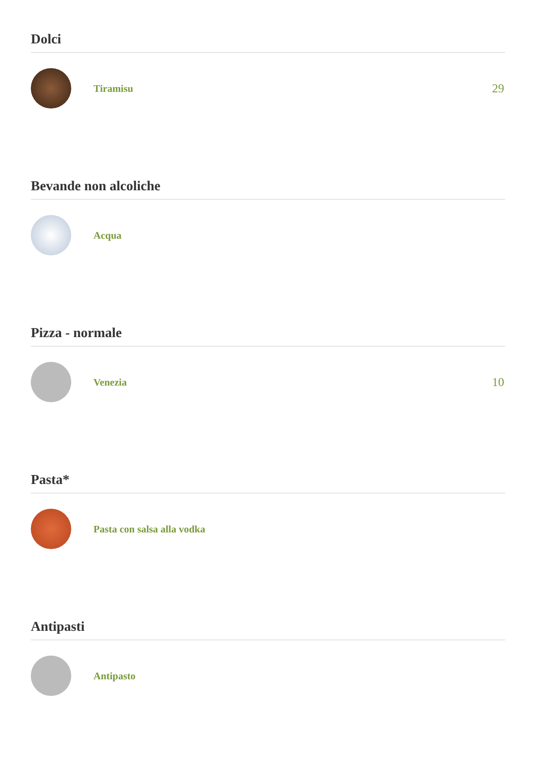Dolci
Tiramisu
29
Bevande non alcoliche
Acqua
Pizza - normale
Venezia
10
Pasta*
Pasta con salsa alla vodka
Antipasti
Antipasto